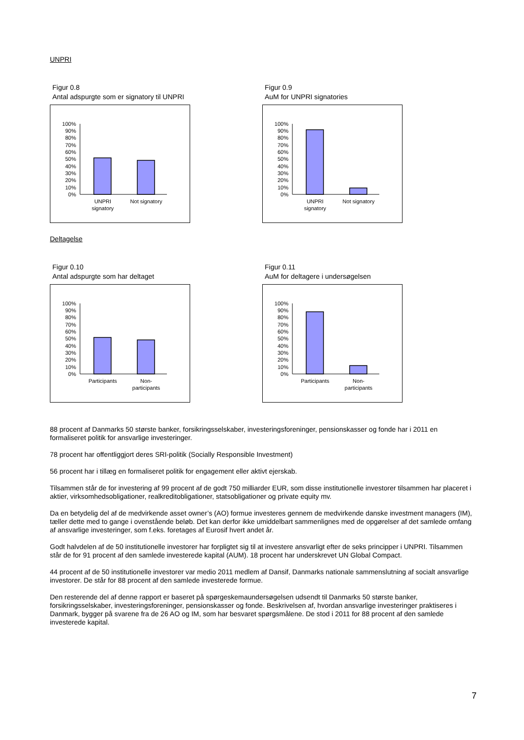UNPRI
Figur 0.8
Antal adspurgte som er signatory til UNPRI
100%
90%
80%
70%
60%
50%
40%
30%
20%
10%
0%
UNPRI
signatory
Not signatory
Figur 0.9
AuM for UNPRI signatories
100%
90%
80%
70%
60%
50%
40%
30%
20%
10%
0%
UNPRI
signatory
Not signatory
Deltagelse
Figur 0.10
Antal adspurgte som har deltaget
100%
90%
80%
70%
60%
50%
40%
30%
20%
10%
0%
Participants
Non-
participants
Figur 0.11
AuM for deltagere i undersøgelsen
100%
90%
80%
70%
60%
50%
40%
30%
20%
10%
0%
Participants
Non-
participants
88 procent af Danmarks 50 største banker, forsikringsselskaber, investeringsforeninger, pensionskasser og fonde har i 2011 en formaliseret politik for ansvarlige investeringer.
78 procent har offentliggjort deres SRI-politik (Socially Responsible Investment)
56 procent har i tillæg en formaliseret politik for engagement eller aktivt ejerskab.
Tilsammen står de for investering af 99 procent af de godt 750 milliarder EUR, som disse institutionelle investorer tilsammen har placeret i aktier, virksomhedsobligationer, realkreditobligationer, statsobligationer og private equity mv.
Da en betydelig del af de medvirkende asset owner’s (AO) formue investeres gennem de medvirkende danske investment managers (IM), tæller dette med to gange i ovenstående beløb. Det kan derfor ikke umiddelbart sammenlignes med de opgørelser af det samlede omfang af ansvarlige investeringer, som f.eks. foretages af Eurosif hvert andet år.
Godt halvdelen af de 50 institutionelle investorer har forpligtet sig til at investere ansvarligt efter de seks principper i UNPRI. Tilsammen står de for 91 procent af den samlede investerede kapital (AUM). 18 procent har underskrevet UN Global Compact.
44 procent af de 50 institutionelle investorer var medio 2011 medlem af Dansif, Danmarks nationale sammenslutning af socialt ansvarlige investorer. De står for 88 procent af den samlede investerede formue.
Den resterende del af denne rapport er baseret på spørgeskemaundersøgelsen udsendt til Danmarks 50 største banker, forsikringsselskaber, investeringsforeninger, pensionskasser og fonde. Beskrivelsen af, hvordan ansvarlige investeringer praktiseres i Danmark, bygger på svarene fra de 26 AO og IM, som har besvaret spørgsmålene. De stod i 2011 for 88 procent af den samlede investerede kapital.
7